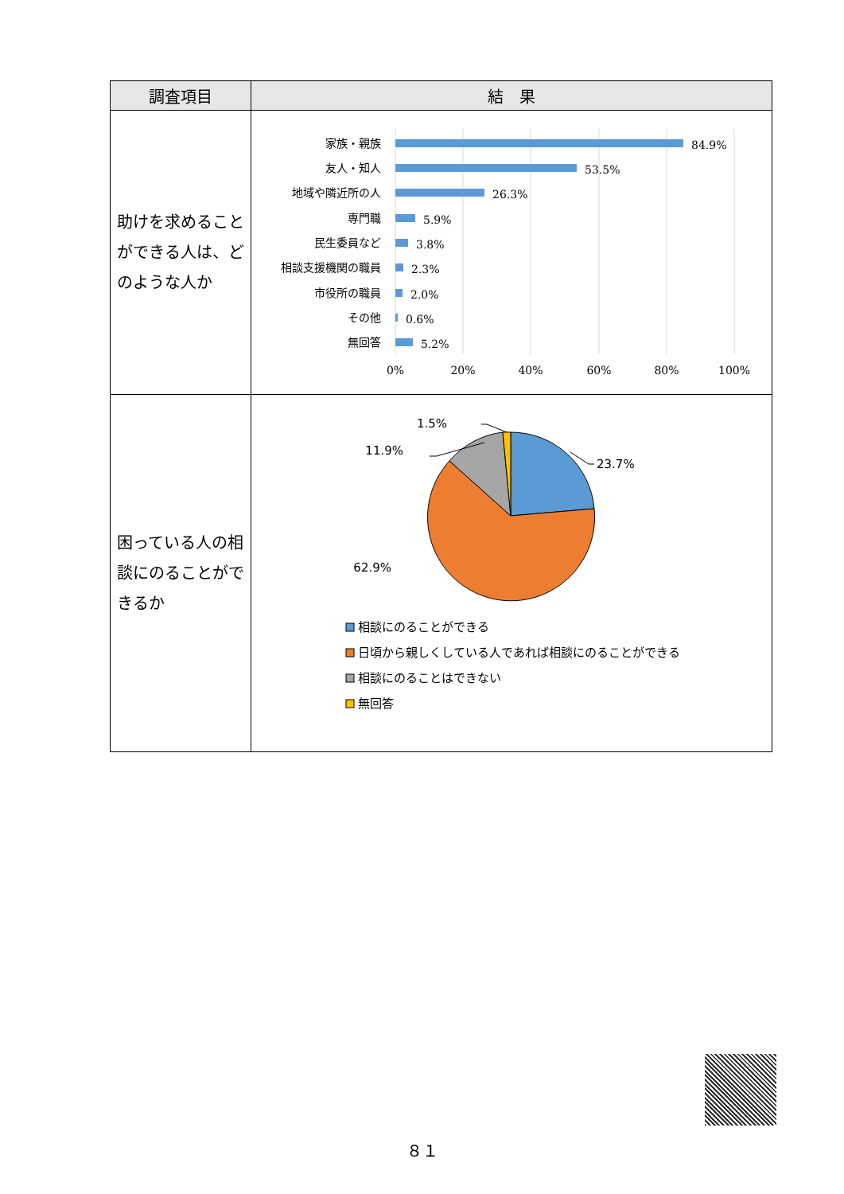| 調査項目 | 結 果 |
| --- | --- |
| 助けを求めることができる人は、どのような人か | 家族・親族 友人・知人 地域や隣近所の人 専門職 民生委員など 相談支援機関の職員 市役所の職員 その他 無回答 84.9% 53.5% 26.3% 5.9% 3.8% 2.3% 2.0% 0.6% 5.2% 0% 20% 40% 60% 80% 100% |
| 困っている人の相談にのることができるか | 1.5% 11.9% 23.7% 62.9% 相談にのることができる 日頃から親しくしている人であれば相談にのることができる 相談にのることはできない 無回答 |
８１